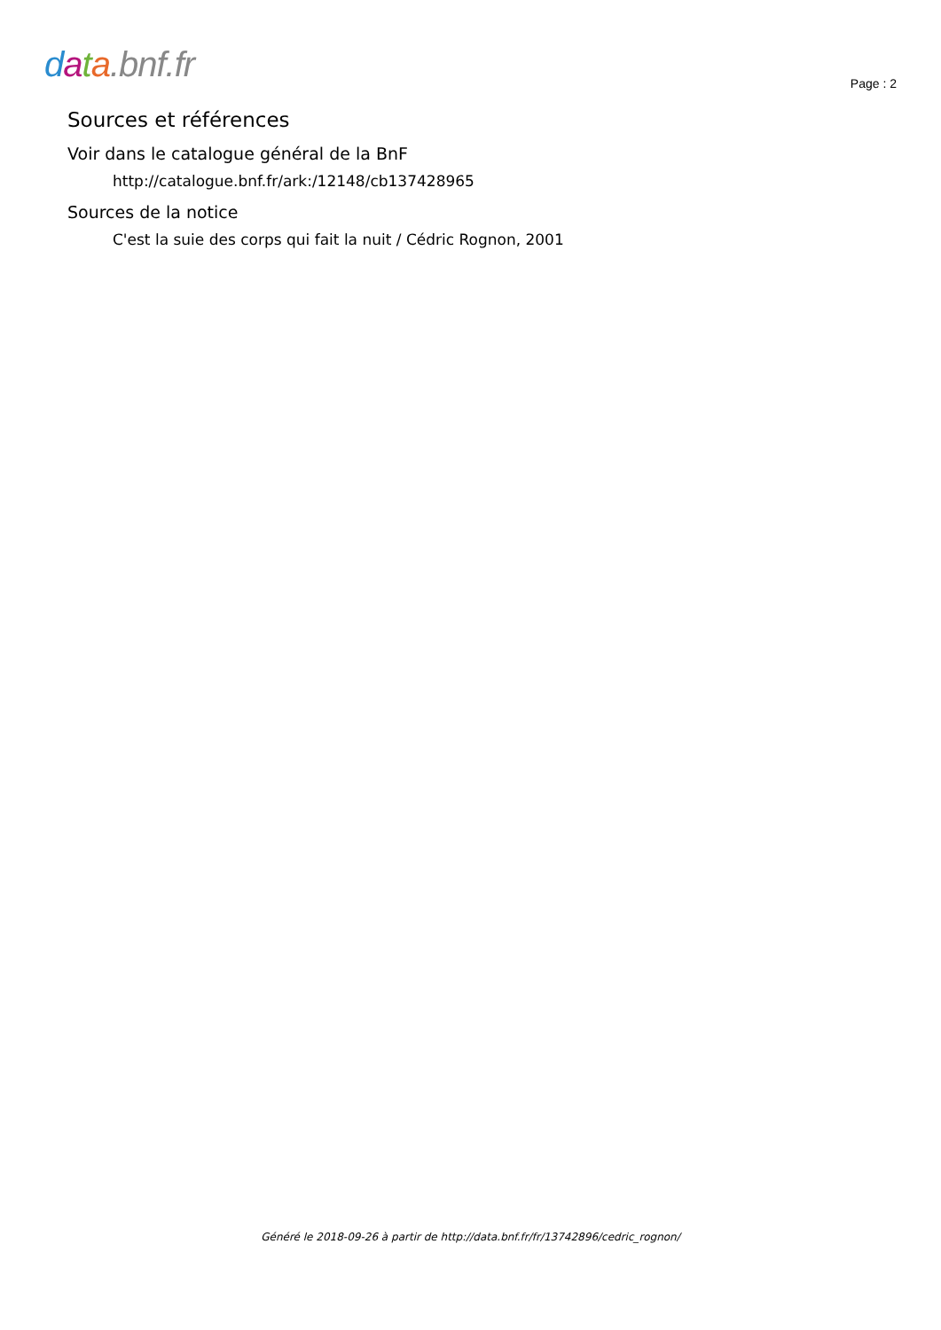data.bnf.fr
Page : 2
Sources et références
Voir dans le catalogue général de la BnF
http://catalogue.bnf.fr/ark:/12148/cb137428965
Sources de la notice
C'est la suie des corps qui fait la nuit / Cédric Rognon, 2001
Généré le 2018-09-26 à partir de http://data.bnf.fr/fr/13742896/cedric_rognon/